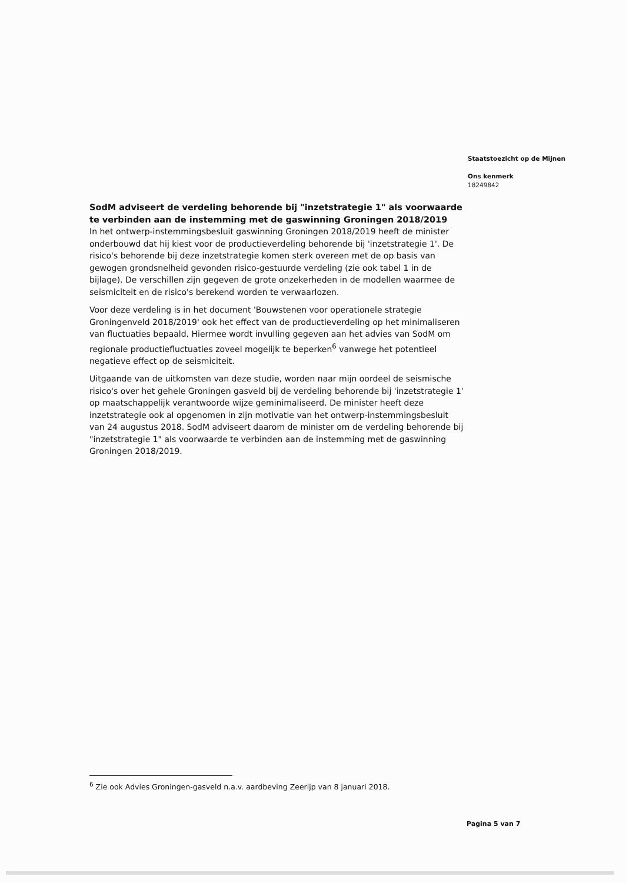Staatstoezicht op de Mijnen
Ons kenmerk
18249842
SodM adviseert de verdeling behorende bij "inzetstrategie 1" als voorwaarde te verbinden aan de instemming met de gaswinning Groningen 2018/2019
In het ontwerp-instemmingsbesluit gaswinning Groningen 2018/2019 heeft de minister onderbouwd dat hij kiest voor de productieverdeling behorende bij 'inzetstrategie 1'. De risico's behorende bij deze inzetstrategie komen sterk overeen met de op basis van gewogen grondsnelheid gevonden risico-gestuurde verdeling (zie ook tabel 1 in de bijlage). De verschillen zijn gegeven de grote onzekerheden in de modellen waarmee de seismiciteit en de risico's berekend worden te verwaarlozen.
Voor deze verdeling is in het document 'Bouwstenen voor operationele strategie Groningenveld 2018/2019' ook het effect van de productieverdeling op het minimaliseren van fluctuaties bepaald. Hiermee wordt invulling gegeven aan het advies van SodM om regionale productiefluctuaties zoveel mogelijk te beperken<sup>6</sup> vanwege het potentieel negatieve effect op de seismiciteit.
Uitgaande van de uitkomsten van deze studie, worden naar mijn oordeel de seismische risico's over het gehele Groningen gasveld bij de verdeling behorende bij 'inzetstrategie 1' op maatschappelijk verantwoorde wijze geminimaliseerd. De minister heeft deze inzetstrategie ook al opgenomen in zijn motivatie van het ontwerp-instemmingsbesluit van 24 augustus 2018. SodM adviseert daarom de minister om de verdeling behorende bij "inzetstrategie 1" als voorwaarde te verbinden aan de instemming met de gaswinning Groningen 2018/2019.
<sup>6</sup> Zie ook Advies Groningen-gasveld n.a.v. aardbeving Zeerijp van 8 januari 2018.
Pagina 5 van 7